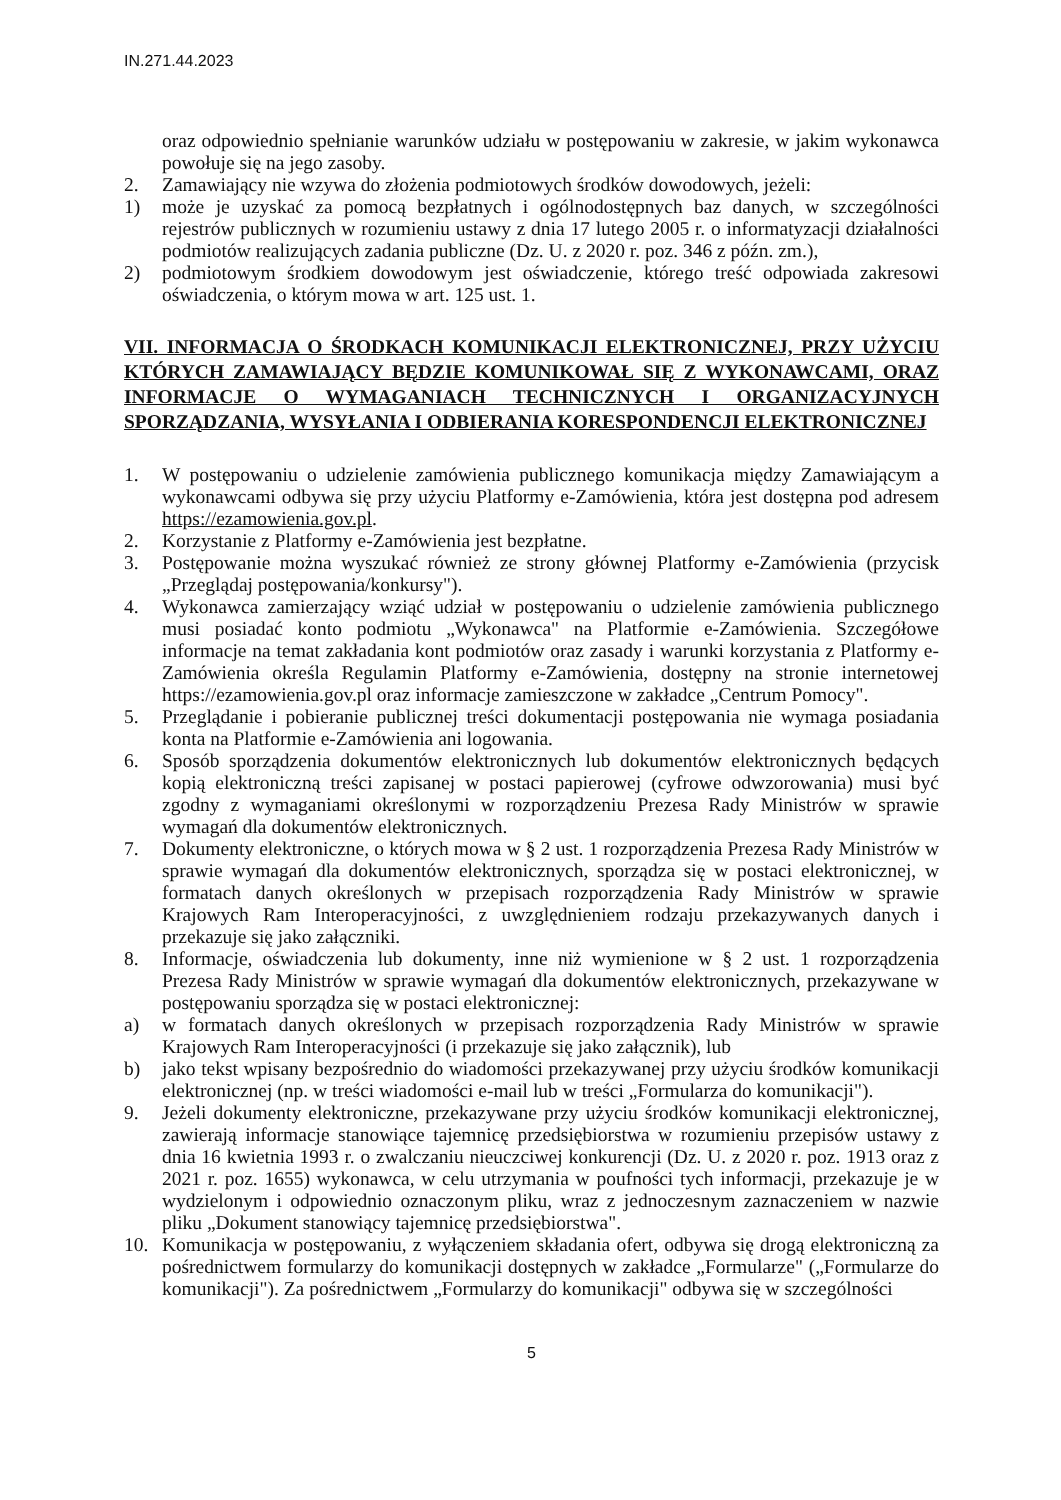IN.271.44.2023
oraz odpowiednio spełnianie warunków udziału w postępowaniu w zakresie, w jakim wykonawca powołuje się na jego zasoby.
2. Zamawiający nie wzywa do złożenia podmiotowych środków dowodowych, jeżeli:
1) może je uzyskać za pomocą bezpłatnych i ogólnodostępnych baz danych, w szczególności rejestrów publicznych w rozumieniu ustawy z dnia 17 lutego 2005 r. o informatyzacji działalności podmiotów realizujących zadania publiczne (Dz. U. z 2020 r. poz. 346 z późn. zm.),
2) podmiotowym środkiem dowodowym jest oświadczenie, którego treść odpowiada zakresowi oświadczenia, o którym mowa w art. 125 ust. 1.
VII. INFORMACJA O ŚRODKACH KOMUNIKACJI ELEKTRONICZNEJ, PRZY UŻYCIU KTÓRYCH ZAMAWIAJĄCY BĘDZIE KOMUNIKOWAŁ SIĘ Z WYKONAWCAMI, ORAZ INFORMACJE O WYMAGANIACH TECHNICZNYCH I ORGANIZACYJNYCH SPORZĄDZANIA, WYSYŁANIA I ODBIERANIA KORESPONDENCJI ELEKTRONICZNEJ
1. W postępowaniu o udzielenie zamówienia publicznego komunikacja między Zamawiającym a wykonawcami odbywa się przy użyciu Platformy e-Zamówienia, która jest dostępna pod adresem https://ezamowienia.gov.pl.
2. Korzystanie z Platformy e-Zamówienia jest bezpłatne.
3. Postępowanie można wyszukać również ze strony głównej Platformy e-Zamówienia (przycisk „Przeglądaj postępowania/konkursy").
4. Wykonawca zamierzający wziąć udział w postępowaniu o udzielenie zamówienia publicznego musi posiadać konto podmiotu „Wykonawca" na Platformie e-Zamówienia. Szczegółowe informacje na temat zakładania kont podmiotów oraz zasady i warunki korzystania z Platformy e-Zamówienia określa Regulamin Platformy e-Zamówienia, dostępny na stronie internetowej https://ezamowienia.gov.pl oraz informacje zamieszczone w zakładce „Centrum Pomocy".
5. Przeglądanie i pobieranie publicznej treści dokumentacji postępowania nie wymaga posiadania konta na Platformie e-Zamówienia ani logowania.
6. Sposób sporządzenia dokumentów elektronicznych lub dokumentów elektronicznych będących kopią elektroniczną treści zapisanej w postaci papierowej (cyfrowe odwzorowania) musi być zgodny z wymaganiami określonymi w rozporządzeniu Prezesa Rady Ministrów w sprawie wymagań dla dokumentów elektronicznych.
7. Dokumenty elektroniczne, o których mowa w § 2 ust. 1 rozporządzenia Prezesa Rady Ministrów w sprawie wymagań dla dokumentów elektronicznych, sporządza się w postaci elektronicznej, w formatach danych określonych w przepisach rozporządzenia Rady Ministrów w sprawie Krajowych Ram Interoperacyjności, z uwzględnieniem rodzaju przekazywanych danych i przekazuje się jako załączniki.
8. Informacje, oświadczenia lub dokumenty, inne niż wymienione w § 2 ust. 1 rozporządzenia Prezesa Rady Ministrów w sprawie wymagań dla dokumentów elektronicznych, przekazywane w postępowaniu sporządza się w postaci elektronicznej:
a) w formatach danych określonych w przepisach rozporządzenia Rady Ministrów w sprawie Krajowych Ram Interoperacyjności (i przekazuje się jako załącznik), lub
b) jako tekst wpisany bezpośrednio do wiadomości przekazywanej przy użyciu środków komunikacji elektronicznej (np. w treści wiadomości e-mail lub w treści „Formularza do komunikacji").
9. Jeżeli dokumenty elektroniczne, przekazywane przy użyciu środków komunikacji elektronicznej, zawierają informacje stanowiące tajemnicę przedsiębiorstwa w rozumieniu przepisów ustawy z dnia 16 kwietnia 1993 r. o zwalczaniu nieuczciwej konkurencji (Dz. U. z 2020 r. poz. 1913 oraz z 2021 r. poz. 1655) wykonawca, w celu utrzymania w poufności tych informacji, przekazuje je w wydzielonym i odpowiednio oznaczonym pliku, wraz z jednoczesnym zaznaczeniem w nazwie pliku „Dokument stanowiący tajemnicę przedsiębiorstwa".
10. Komunikacja w postępowaniu, z wyłączeniem składania ofert, odbywa się drogą elektroniczną za pośrednictwem formularzy do komunikacji dostępnych w zakładce „Formularze" („Formularze do komunikacji"). Za pośrednictwem „Formularzy do komunikacji" odbywa się w szczególności
5